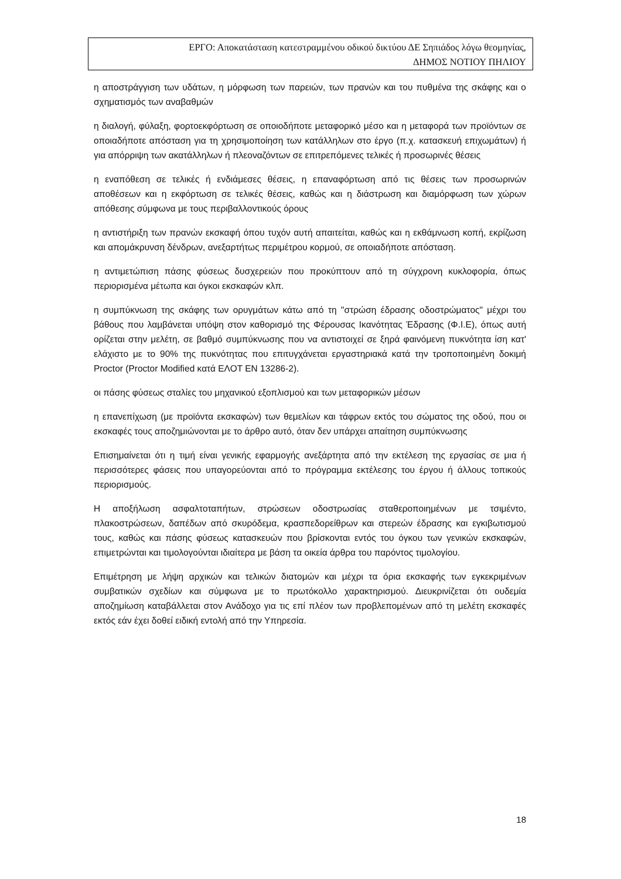ΕΡΓΟ: Αποκατάσταση κατεστραμμένου οδικού δικτύου ΔΕ Σηπιάδος λόγω θεομηνίας,
ΔΗΜΟΣ ΝΟΤΙΟΥ ΠΗΛΙΟΥ
η αποστράγγιση των υδάτων, η μόρφωση των παρειών, των πρανών και του πυθμένα της σκάφης και ο σχηματισμός των αναβαθμών
η διαλογή, φύλαξη, φορτοεκφόρτωση σε οποιοδήποτε μεταφορικό μέσο και η μεταφορά των προϊόντων σε οποιαδήποτε απόσταση για τη χρησιμοποίηση των κατάλληλων στο έργο (π.χ. κατασκευή επιχωμάτων) ή για απόρριψη των ακατάλληλων ή πλεοναζόντων σε επιτρεπόμενες τελικές ή προσωρινές θέσεις
η εναπόθεση σε τελικές ή ενδιάμεσες θέσεις, η επαναφόρτωση από τις θέσεις των προσωρινών αποθέσεων και η εκφόρτωση σε τελικές θέσεις, καθώς και η διάστρωση και διαμόρφωση των χώρων απόθεσης σύμφωνα με τους περιβαλλοντικούς όρους
η αντιστήριξη των πρανών εκσκαφή όπου τυχόν αυτή απαιτείται, καθώς και η εκθάμνωση κοπή, εκρίζωση και απομάκρυνση δένδρων, ανεξαρτήτως περιμέτρου κορμού, σε οποιαδήποτε απόσταση.
η αντιμετώπιση πάσης φύσεως δυσχερειών που προκύπτουν από τη σύγχρονη κυκλοφορία, όπως περιορισμένα μέτωπα και όγκοι εκσκαφών κλπ.
η συμπύκνωση της σκάφης των ορυγμάτων κάτω από τη "στρώση έδρασης οδοστρώματος" μέχρι του βάθους που λαμβάνεται υπόψη στον καθορισμό της Φέρουσας Ικανότητας Έδρασης (Φ.Ι.Ε), όπως αυτή ορίζεται στην μελέτη, σε βαθμό συμπύκνωσης που να αντιστοιχεί σε ξηρά φαινόμενη πυκνότητα ίση κατ' ελάχιστο με το 90% της πυκνότητας που επιτυγχάνεται εργαστηριακά κατά την τροποποιημένη δοκιμή Proctor (Proctor Modified κατά ΕΛΟΤ ΕΝ 13286-2).
οι πάσης φύσεως σταλίες του μηχανικού εξοπλισμού και των μεταφορικών μέσων
η επανεπίχωση (με προϊόντα εκσκαφών) των θεμελίων και τάφρων εκτός του σώματος της οδού, που οι εκσκαφές τους αποζημιώνονται με το άρθρο αυτό, όταν δεν υπάρχει απαίτηση συμπύκνωσης
Επισημαίνεται ότι η τιμή είναι γενικής εφαρμογής ανεξάρτητα από την εκτέλεση της εργασίας σε μια ή περισσότερες φάσεις που υπαγορεύονται από το πρόγραμμα εκτέλεσης του έργου ή άλλους τοπικούς περιορισμούς.
Η αποξήλωση ασφαλτοταπήτων, στρώσεων οδοστρωσίας σταθεροποιημένων με τσιμέντο, πλακοστρώσεων, δαπέδων από σκυρόδεμα, κρασπεδορείθρων και στερεών έδρασης και εγκιβωτισμού τους, καθώς και πάσης φύσεως κατασκευών που βρίσκονται εντός του όγκου των γενικών εκσκαφών, επιμετρώνται και τιμολογούνται ιδιαίτερα με βάση τα οικεία άρθρα του παρόντος τιμολογίου.
Επιμέτρηση με λήψη αρχικών και τελικών διατομών και μέχρι τα όρια εκσκαφής των εγκεκριμένων συμβατικών σχεδίων και σύμφωνα με το πρωτόκολλο χαρακτηρισμού. Διευκρινίζεται ότι ουδεμία αποζημίωση καταβάλλεται στον Ανάδοχο για τις επί πλέον των προβλεπομένων από τη μελέτη εκσκαφές εκτός εάν έχει δοθεί ειδική εντολή από την Υπηρεσία.
18